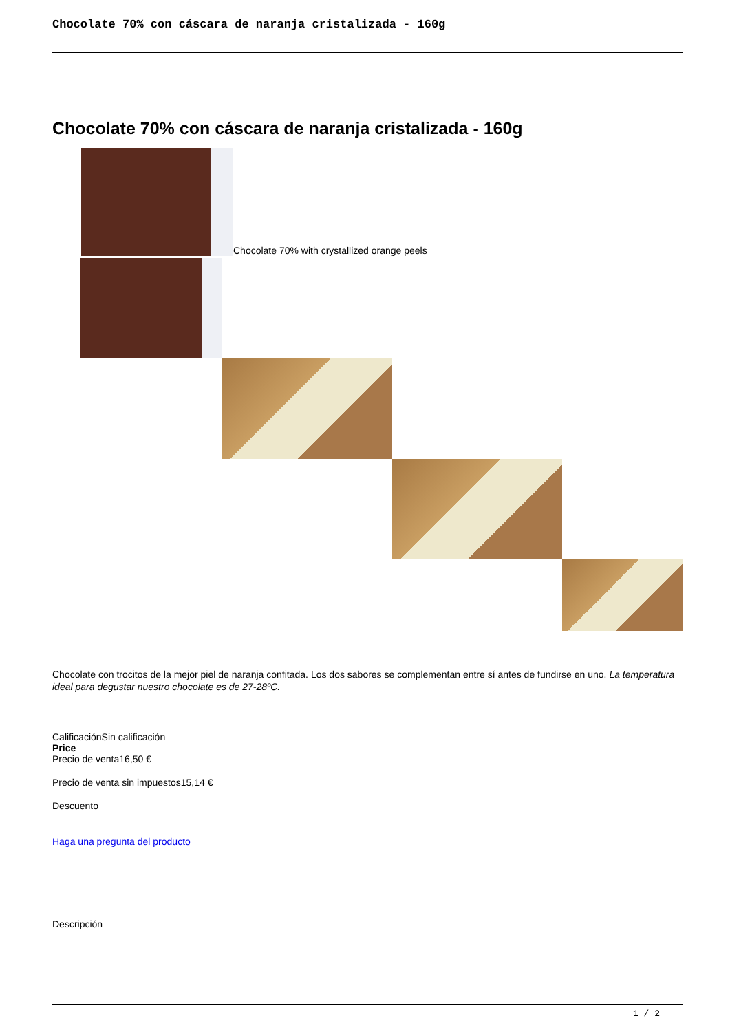Chocolate 70% con cáscara de naranja cristalizada - 160g
Chocolate 70% con cáscara de naranja cristalizada - 160g
Chocolate 70% with crystallized orange peels
Chocolate con trocitos de la mejor piel de naranja confitada. Los dos sabores se complementan entre sí antes de fundirse en uno. La temperatura ideal para degustar nuestro chocolate es de 27-28ºC.
CalificaciónSin calificación
Price
Precio de venta16,50 €
Precio de venta sin impuestos15,14 €
Descuento
Haga una pregunta del producto
Descripción
1 / 2